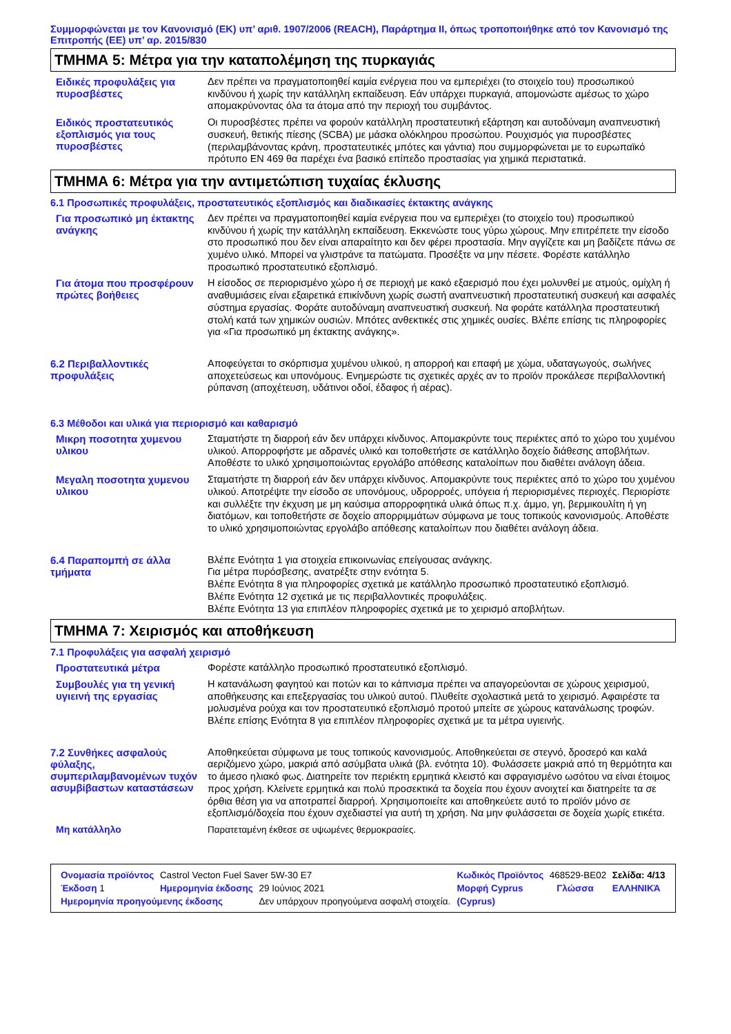Συμμορφώνεται με τον Κανονισμό (ΕΚ) υπ’ αριθ. 1907/2006 (REACH), Παράρτημα II, όπως τροποποιήθηκε από τον Κανονισμό της Επιτροπής (ΕΕ) υπ’ αρ. 2015/830
ΤΜΗΜΑ 5: Μέτρα για την καταπολέμηση της πυρκαγιάς
Ειδικές προφυλάξεις για πυροσβέστες
Δεν πρέπει να πραγματοποιηθεί καμία ενέργεια που να εμπεριέχει (το στοιχείο του) προσωπικού κινδύνου ή χωρίς την κατάλληλη εκπαίδευση. Εάν υπάρχει πυρκαγιά, απομονώστε αμέσως το χώρο απομακρύνοντας όλα τα άτομα από την περιοχή του συμβάντος.
Ειδικός προστατευτικός εξοπλισμός για τους πυροσβέστες
Οι πυροσβέστες πρέπει να φορούν κατάλληλη προστατευτική εξάρτηση και αυτοδύναμη αναπνευστική συσκευή, θετικής πίεσης (SCBA) με μάσκα ολόκληρου προσώπου. Ρουχισμός για πυροσβέστες (περιλαμβάνοντας κράνη, προστατευτικές μπότες και γάντια) που συμμορφώνεται με το ευρωπαϊκό πρότυπο EN 469 θα παρέχει ένα βασικό επίπεδο προστασίας για χημικά περιστατικά.
ΤΜΗΜΑ 6: Μέτρα για την αντιμετώπιση τυχαίας έκλυσης
6.1 Προσωπικές προφυλάξεις, προστατευτικός εξοπλισμός και διαδικασίες έκτακτης ανάγκης
Για προσωπικό μη έκτακτης ανάγκης
Δεν πρέπει να πραγματοποιηθεί καμία ενέργεια που να εμπεριέχει (το στοιχείο του) προσωπικού κινδύνου ή χωρίς την κατάλληλη εκπαίδευση. Εκκενώστε τους γύρω χώρους. Μην επιτρέπετε την είσοδο στο προσωπικό που δεν είναι απαραίτητο και δεν φέρει προστασία. Μην αγγίζετε και μη βαδίζετε πάνω σε χυμένο υλικό. Μπορεί να γλιστράνε τα πατώματα. Προσέξτε να μην πέσετε. Φορέστε κατάλληλο προσωπικό προστατευτικό εξοπλισμό.
Για άτομα που προσφέρουν πρώτες βοήθειες
Η είσοδος σε περιορισμένο χώρο ή σε περιοχή με κακό εξαερισμό που έχει μολυνθεί με ατμούς, ομίχλη ή αναθυμιάσεις είναι εξαιρετικά επικίνδυνη χωρίς σωστή αναπνευστική προστατευτική συσκευή και ασφαλές σύστημα εργασίας. Φοράτε αυτοδύναμη αναπνευστική συσκευή. Να φοράτε κατάλληλα προστατευτική στολή κατά των χημικών ουσιών. Μπότες ανθεκτικές στις χημικές ουσίες. Βλέπε επίσης τις πληροφορίες για «Για προσωπικό μη έκτακτης ανάγκης».
6.2 Περιβαλλοντικές προφυλάξεις
Αποφεύγεται το σκόρπισμα χυμένου υλικού, η απορροή και επαφή με χώμα, υδαταγωγούς, σωλήνες αποχετεύσεως και υπονόμους. Ενημερώστε τις σχετικές αρχές αν το προϊόν προκάλεσε περιβαλλοντική ρύπανση (αποχέτευση, υδάτινοι οδοί, έδαφος ή αέρας).
6.3 Μέθοδοι και υλικά για περιορισμό και καθαρισμό
Μικρη ποσοτητα χυμενου υλικου
Σταματήστε τη διαρροή εάν δεν υπάρχει κίνδυνος. Απομακρύντε τους περιέκτες από το χώρο του χυμένου υλικού. Απορροφήστε με αδρανές υλικό και τοποθετήστε σε κατάλληλο δοχείο διάθεσης αποβλήτων. Αποθέστε το υλικό χρησιμοποιώντας εργολάβο απόθεσης καταλοίπων που διαθέτει ανάλογη άδεια.
Μεγαλη ποσοτητα χυμενου υλικου
Σταματήστε τη διαρροή εάν δεν υπάρχει κίνδυνος. Απομακρύντε τους περιέκτες από το χώρο του χυμένου υλικού. Αποτρέψτε την είσοδο σε υπονόμους, υδρορροές, υπόγεια ή περιορισμένες περιοχές. Περιορίστε και συλλέξτε την έκχυση με μη καύσιμα απορροφητικά υλικά όπως π.χ. άμμο, γη, βερμικουλίτη ή γη διατόμων, και τοποθετήστε σε δοχείο απορριμμάτων σύμφωνα με τους τοπικούς κανονισμούς. Αποθέστε το υλικό χρησιμοποιώντας εργολάβο απόθεσης καταλοίπων που διαθέτει ανάλογη άδεια.
6.4 Παραπομπή σε άλλα τμήματα
Βλέπε Ενότητα 1 για στοιχεία επικοινωνίας επείγουσας ανάγκης.
Για μέτρα πυρόσβεσης, ανατρέξτε στην ενότητα 5.
Βλέπε Ενότητα 8 για πληροφορίες σχετικά με κατάλληλο προσωπικό προστατευτικό εξοπλισμό.
Βλέπε Ενότητα 12 σχετικά με τις περιβαλλοντικές προφυλάξεις.
Βλέπε Ενότητα 13 για επιπλέον πληροφορίες σχετικά με το χειρισμό αποβλήτων.
ΤΜΗΜΑ 7: Χειρισμός και αποθήκευση
7.1 Προφυλάξεις για ασφαλή χειρισμό
Προστατευτικά μέτρα
Φορέστε κατάλληλο προσωπικό προστατευτικό εξοπλισμό.
Συμβουλές για τη γενική υγιεινή της εργασίας
Η κατανάλωση φαγητού και ποτών και το κάπνισμα πρέπει να απαγορεύονται σε χώρους χειρισμού, αποθήκευσης και επεξεργασίας του υλικού αυτού. Πλυθείτε σχολαστικά μετά το χειρισμό. Αφαιρέστε τα μολυσμένα ρούχα και τον προστατευτικό εξοπλισμό προτού μπείτε σε χώρους κατανάλωσης τροφών. Βλέπε επίσης Ενότητα 8 για επιπλέον πληροφορίες σχετικά με τα μέτρα υγιεινής.
7.2 Συνθήκες ασφαλούς φύλαξης, συμπεριλαμβανομένων τυχόν ασυμβίβαστων καταστάσεων
Αποθηκεύεται σύμφωνα με τους τοπικούς κανονισμούς. Αποθηκεύεται σε στεγνό, δροσερό και καλά αεριζόμενο χώρο, μακριά από ασύμβατα υλικά (βλ. ενότητα 10). Φυλάσσετε μακριά από τη θερμότητα και το άμεσο ηλιακό φως. Διατηρείτε τον περιέκτη ερμητικά κλειστό και σφραγισμένο ωσότου να είναι έτοιμος προς χρήση. Κλείνετε ερμητικά και πολύ προσεκτικά τα δοχεία που έχουν ανοιχτεί και διατηρείτε τα σε όρθια θέση για να αποτραπεί διαρροή. Χρησιμοποιείτε και αποθηκεύετε αυτό το προϊόν μόνο σε εξοπλισμό/δοχεία που έχουν σχεδιαστεί για αυτή τη χρήση. Να μην φυλάσσεται σε δοχεία χωρίς ετικέτα.
Μη κατάλληλο
Παρατεταμένη έκθεσε σε υψωμένες θερμοκρασίες.
| Ονομασία προϊόντος | Castrol Vecton Fuel Saver 5W-30 E7 | | Κωδικός Προϊόντος | 468529-BE02 | | Σελίδα: 4/13 |
| Έκδοση 1 | Ημερομηνία έκδοσης | 29 Ιούνιος 2021 | Μορφή Cyprus | | Γλώσσα | ΕΛΛΗΝΙΚΆ |
| Ημερομηνία προηγούμενης έκδοσης | | Δεν υπάρχουν προηγούμενα ασφαλή στοιχεία. | (Cyprus) | | | |